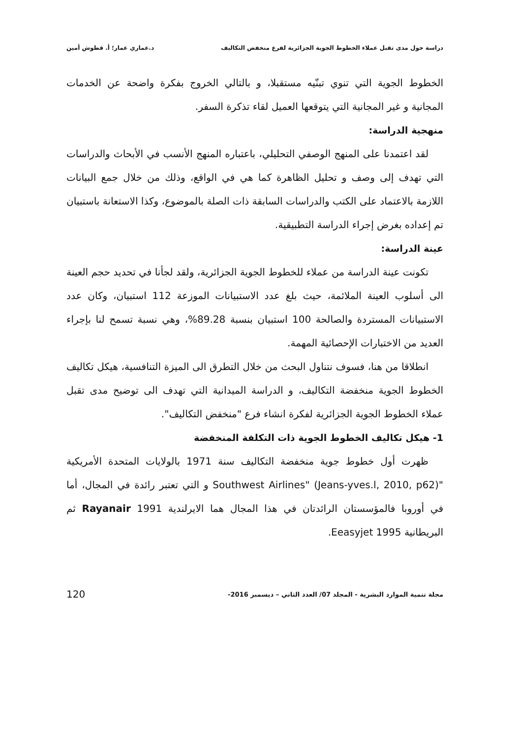دراسة حول مدى تقبل عملاء الخطوط الجوية الجزائرية لفرع منخفض التكاليف د.عماري عمار؛ أ. قطوش أمين
الخطوط الجوية التي تنوي تبنّيه مستقبلا، و بالتالي الخروج بفكرة واضحة عن الخدمات المجانية و غير المجانية التي يتوقعها العميل لقاء تذكرة السفر.
منهجية الدراسة:
لقد اعتمدنا على المنهج الوصفي التحليلي، باعتباره المنهج الأنسب في الأبحاث والدراسات التي تهدف إلى وصف و تحليل الظاهرة كما هي في الواقع، وذلك من خلال جمع البيانات اللازمة بالاعتماد على الكتب والدراسات السابقة ذات الصلة بالموضوع، وكذا الاستعانة باستبيان تم إعداده بغرض إجراء الدراسة التطبيقية.
عينة الدراسة:
تكونت عينة الدراسة من عملاء للخطوط الجوية الجزائرية، ولقد لجأنا في تحديد حجم العينة الى أسلوب العينة الملائمة، حيث بلغ عدد الاستبيانات الموزعة 112 استبيان، وكان عدد الاستبيانات المستردة والصالحة 100 استبيان بنسبة 89.28%، وهي نسبة تسمح لنا بإجراء العديد من الاختبارات الإحصائية المهمة.
انطلاقا من هنا، فسوف نتناول البحث من خلال التطرق الى الميزة التنافسية، هيكل تكاليف الخطوط الجوية منخفضة التكاليف، و الدراسة الميدانية التي تهدف الى توضيح مدى تقبل عملاء الخطوط الجوية الجزائرية لفكرة انشاء فرع "منخفض التكاليف".
1- هيكل تكاليف الخطوط الجوية ذات التكلفة المنخفضة
ظهرت أول خطوط جوية منخفضة التكاليف سنة 1971 بالولايات المتحدة الأمريكية "Southwest Airlines" (Jeans-yves.l, 2010, p62) و التي تعتبر رائدة في المجال، أما في أوروبا فالمؤسستان الرائدتان في هذا المجال هما الايرلندية Rayanair 1991 ثم البريطانية Eeasyjet 1995.
مجلة تنمية الموارد البشرية - المجلد 07/ العدد الثاني – ديسمبر 2016- 120